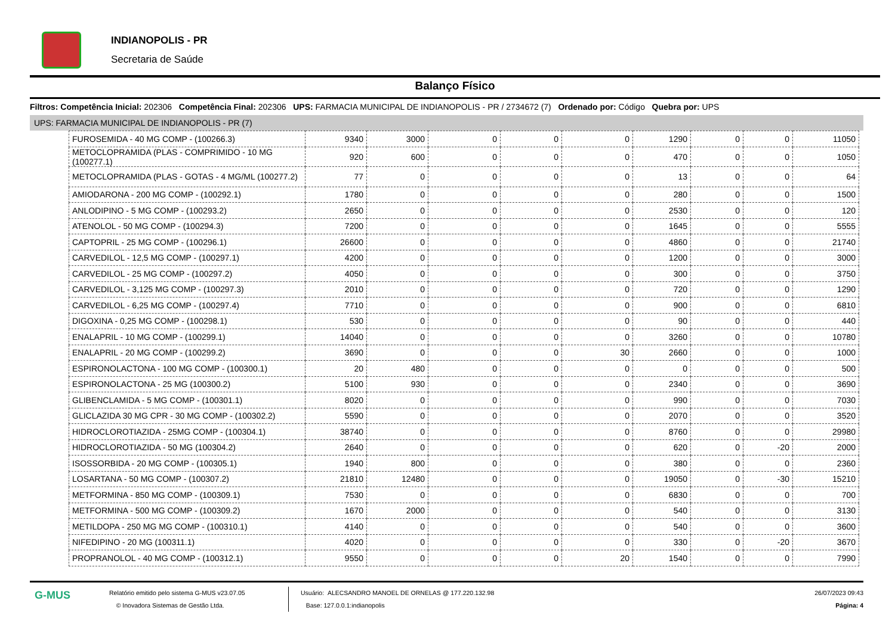INDIANOPOLIS - PR
Secretaria de Saúde
Balanço Físico
Filtros: Competência Inicial: 202306 Competência Final: 202306 UPS: FARMACIA MUNICIPAL DE INDIANOPOLIS - PR / 2734672 (7) Ordenado por: Código Quebra por: UPS
UPS: FARMACIA MUNICIPAL DE INDIANOPOLIS - PR (7)
| FUROSEMIDA - 40 MG COMP - (100266.3) | 9340 | 3000 | 0 | 0 | 0 | 1290 | 0 | 0 | 11050 |
| METOCLOPRAMIDA (PLAS - COMPRIMIDO - 10 MG (100277.1) | 920 | 600 | 0 | 0 | 0 | 470 | 0 | 0 | 1050 |
| METOCLOPRAMIDA (PLAS - GOTAS - 4 MG/ML (100277.2) | 77 | 0 | 0 | 0 | 0 | 13 | 0 | 0 | 64 |
| AMIODARONA - 200 MG COMP - (100292.1) | 1780 | 0 | 0 | 0 | 0 | 280 | 0 | 0 | 1500 |
| ANLODIPINO - 5 MG COMP - (100293.2) | 2650 | 0 | 0 | 0 | 0 | 2530 | 0 | 0 | 120 |
| ATENOLOL - 50 MG COMP - (100294.3) | 7200 | 0 | 0 | 0 | 0 | 1645 | 0 | 0 | 5555 |
| CAPTOPRIL - 25 MG COMP - (100296.1) | 26600 | 0 | 0 | 0 | 0 | 4860 | 0 | 0 | 21740 |
| CARVEDILOL - 12,5 MG COMP - (100297.1) | 4200 | 0 | 0 | 0 | 0 | 1200 | 0 | 0 | 3000 |
| CARVEDILOL - 25 MG COMP - (100297.2) | 4050 | 0 | 0 | 0 | 0 | 300 | 0 | 0 | 3750 |
| CARVEDILOL - 3,125 MG COMP - (100297.3) | 2010 | 0 | 0 | 0 | 0 | 720 | 0 | 0 | 1290 |
| CARVEDILOL - 6,25 MG COMP - (100297.4) | 7710 | 0 | 0 | 0 | 0 | 900 | 0 | 0 | 6810 |
| DIGOXINA - 0,25 MG COMP - (100298.1) | 530 | 0 | 0 | 0 | 0 | 90 | 0 | 0 | 440 |
| ENALAPRIL - 10 MG COMP - (100299.1) | 14040 | 0 | 0 | 0 | 0 | 3260 | 0 | 0 | 10780 |
| ENALAPRIL - 20 MG COMP - (100299.2) | 3690 | 0 | 0 | 0 | 30 | 2660 | 0 | 0 | 1000 |
| ESPIRONOLACTONA - 100 MG COMP - (100300.1) | 20 | 480 | 0 | 0 | 0 | 0 | 0 | 0 | 500 |
| ESPIRONOLACTONA - 25 MG (100300.2) | 5100 | 930 | 0 | 0 | 0 | 2340 | 0 | 0 | 3690 |
| GLIBENCLAMIDA - 5 MG COMP - (100301.1) | 8020 | 0 | 0 | 0 | 0 | 990 | 0 | 0 | 7030 |
| GLICLAZIDA 30 MG CPR - 30 MG COMP - (100302.2) | 5590 | 0 | 0 | 0 | 0 | 2070 | 0 | 0 | 3520 |
| HIDROCLOROTIAZIDA - 25MG COMP - (100304.1) | 38740 | 0 | 0 | 0 | 0 | 8760 | 0 | 0 | 29980 |
| HIDROCLOROTIAZIDA - 50 MG (100304.2) | 2640 | 0 | 0 | 0 | 0 | 620 | 0 | -20 | 2000 |
| ISOSSORBIDA - 20 MG COMP - (100305.1) | 1940 | 800 | 0 | 0 | 0 | 380 | 0 | 0 | 2360 |
| LOSARTANA - 50 MG COMP - (100307.2) | 21810 | 12480 | 0 | 0 | 0 | 19050 | 0 | -30 | 15210 |
| METFORMINA - 850 MG COMP - (100309.1) | 7530 | 0 | 0 | 0 | 0 | 6830 | 0 | 0 | 700 |
| METFORMINA - 500 MG COMP - (100309.2) | 1670 | 2000 | 0 | 0 | 0 | 540 | 0 | 0 | 3130 |
| METILDOPA - 250 MG MG COMP - (100310.1) | 4140 | 0 | 0 | 0 | 0 | 540 | 0 | 0 | 3600 |
| NIFEDIPINO - 20 MG (100311.1) | 4020 | 0 | 0 | 0 | 0 | 330 | 0 | -20 | 3670 |
| PROPRANOLOL - 40 MG COMP - (100312.1) | 9550 | 0 | 0 | 0 | 20 | 1540 | 0 | 0 | 7990 |
G-MUS
Relatório emitido pelo sistema G-MUS v23.07.05
© Inovadora Sistemas de Gestão Ltda.
Usuário: ALECSANDRO MANOEL DE ORNELAS @ 177.220.132.98
Base: 127.0.0.1:indianopolis
26/07/2023 09:43
Página: 4